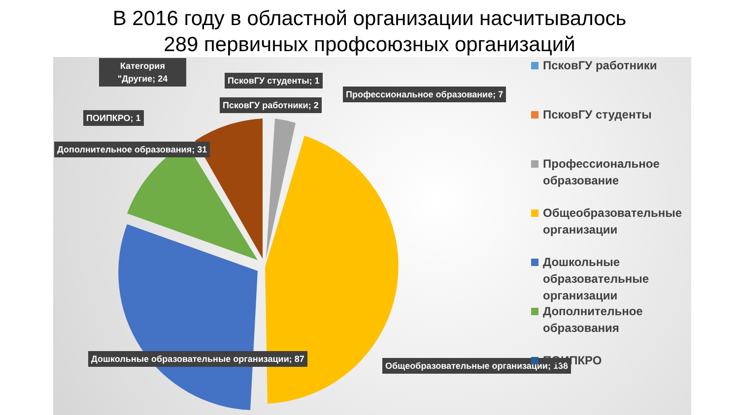В 2016 году в областной организации насчитывалось
289 первичных профсоюзных организаций
Категория "Другие; 24
ПсковГУ студенты; 1
ПсковГУ работники; 2
Профессиональное образование; 7
ПОИПКРО; 1
Дополнительное образования; 31
Дошкольные образовательные организации; 87
Общеобразовательные организации; 138
ПсковГУ работники
ПсковГУ студенты
Профессиональное образование
Общеобразовательные организации
Дошкольные образовательные организации
Дополнительное образования
ПОИПКРО